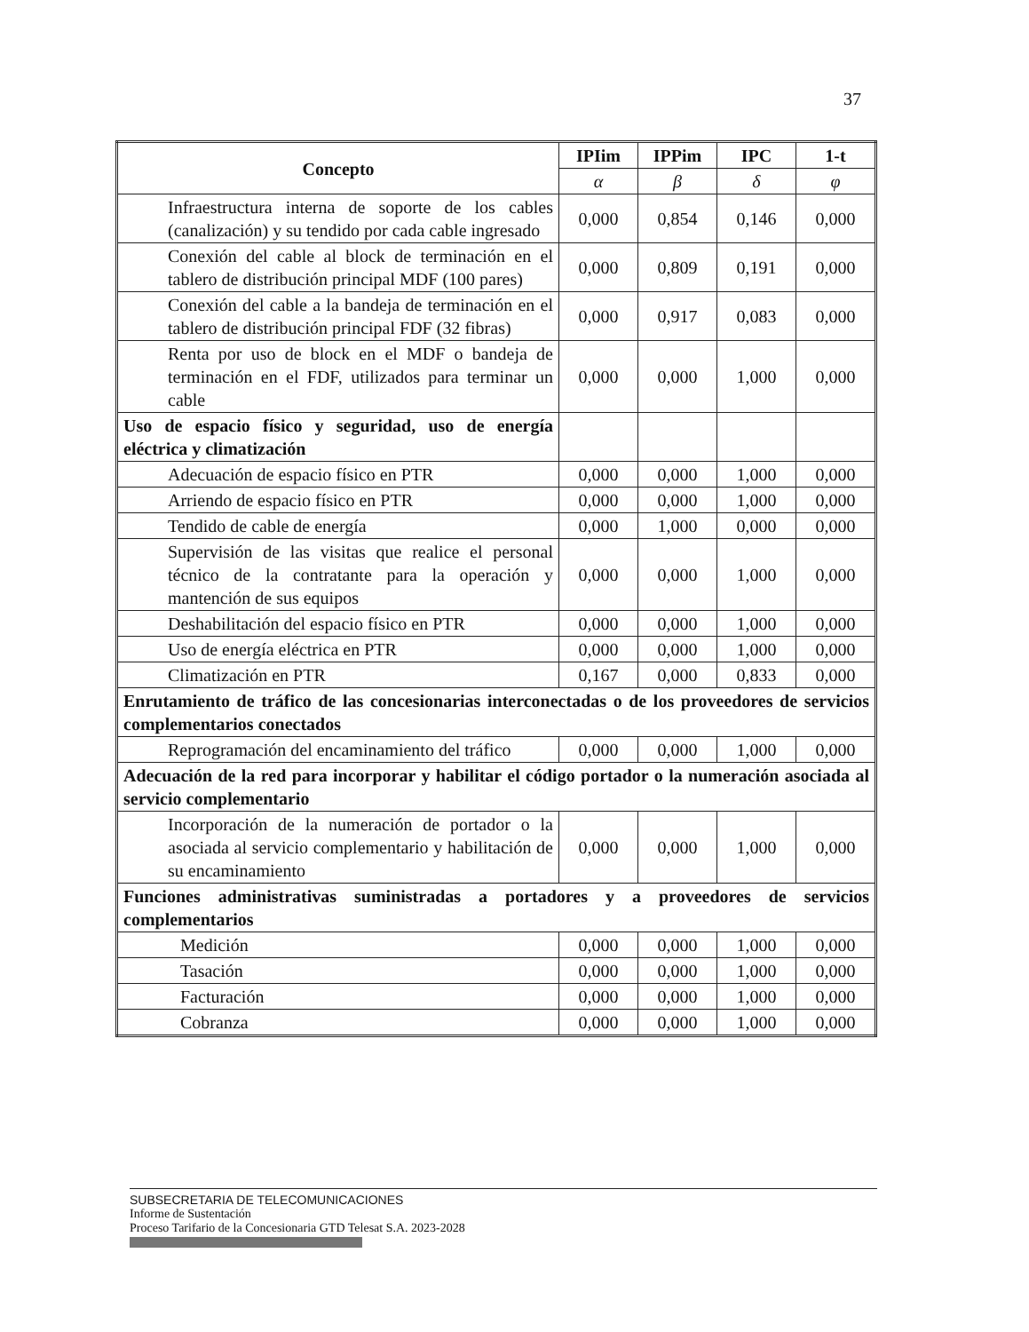37
| Concepto | IPIim | IPPim | IPC | 1-t |
| --- | --- | --- | --- | --- |
| | α | β | δ | φ |
| Infraestructura interna de soporte de los cables (canalización) y su tendido por cada cable ingresado | 0,000 | 0,854 | 0,146 | 0,000 |
| Conexión del cable al block de terminación en el tablero de distribución principal MDF (100 pares) | 0,000 | 0,809 | 0,191 | 0,000 |
| Conexión del cable a la bandeja de terminación en el tablero de distribución principal FDF (32 fibras) | 0,000 | 0,917 | 0,083 | 0,000 |
| Renta por uso de block en el MDF o bandeja de terminación en el FDF, utilizados para terminar un cable | 0,000 | 0,000 | 1,000 | 0,000 |
| Uso de espacio físico y seguridad, uso de energía eléctrica y climatización | | | | |
| Adecuación de espacio físico en PTR | 0,000 | 0,000 | 1,000 | 0,000 |
| Arriendo de espacio físico en PTR | 0,000 | 0,000 | 1,000 | 0,000 |
| Tendido de cable de energía | 0,000 | 1,000 | 0,000 | 0,000 |
| Supervisión de las visitas que realice el personal técnico de la contratante para la operación y mantención de sus equipos | 0,000 | 0,000 | 1,000 | 0,000 |
| Deshabilitación del espacio físico en PTR | 0,000 | 0,000 | 1,000 | 0,000 |
| Uso de energía eléctrica en PTR | 0,000 | 0,000 | 1,000 | 0,000 |
| Climatización en PTR | 0,167 | 0,000 | 0,833 | 0,000 |
| Enrutamiento de tráfico de las concesionarias interconectadas o de los proveedores de servicios complementarios conectados | | | | |
| Reprogramación del encaminamiento del tráfico | 0,000 | 0,000 | 1,000 | 0,000 |
| Adecuación de la red para incorporar y habilitar el código portador o la numeración asociada al servicio complementario | | | | |
| Incorporación de la numeración de portador o la asociada al servicio complementario y habilitación de su encaminamiento | 0,000 | 0,000 | 1,000 | 0,000 |
| Funciones administrativas suministradas a portadores y a proveedores de servicios complementarios | | | | |
| Medición | 0,000 | 0,000 | 1,000 | 0,000 |
| Tasación | 0,000 | 0,000 | 1,000 | 0,000 |
| Facturación | 0,000 | 0,000 | 1,000 | 0,000 |
| Cobranza | 0,000 | 0,000 | 1,000 | 0,000 |
SUBSECRETARIA DE TELECOMUNICACIONES
Informe de Sustentación
Proceso Tarifario de la Concesionaria GTD Telesat S.A. 2023-2028